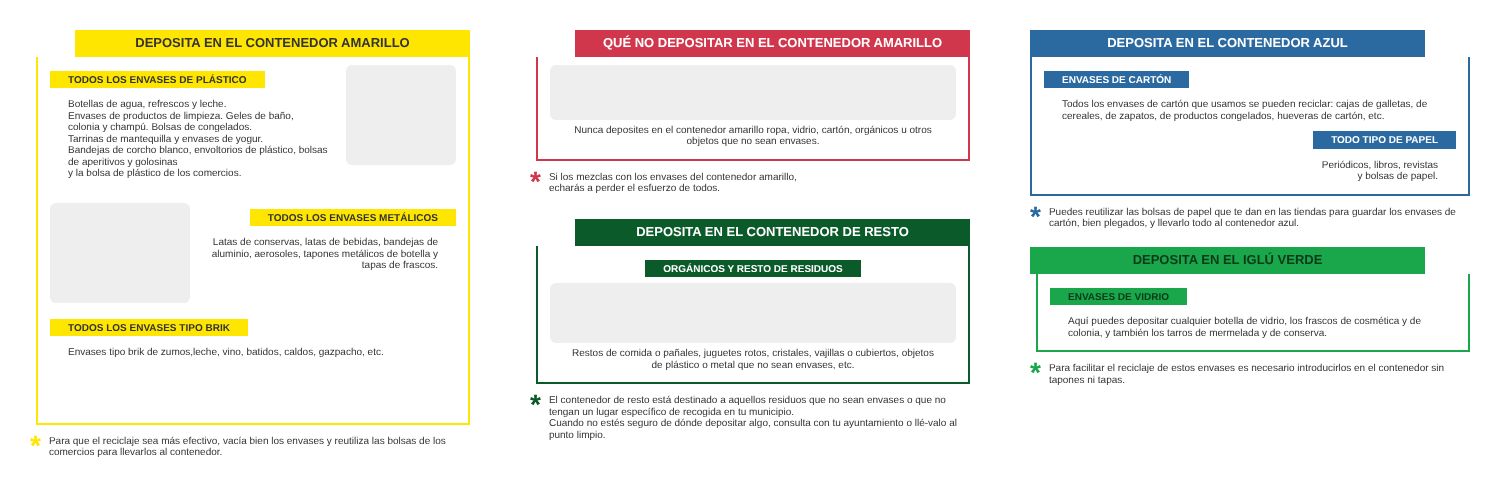DEPOSITA EN EL CONTENEDOR AMARILLO
TODOS LOS ENVASES DE PLÁSTICO
Botellas de agua, refrescos y leche.
Envases de productos de limpieza. Geles de baño, colonia y champú. Bolsas de congelados.
Tarrinas de mantequilla y envases de yogur.
Bandejas de corcho blanco, envoltorios de plástico, bolsas de aperitivos y golosinas
y la bolsa de plástico de los comercios.
TODOS LOS ENVASES METÁLICOS
Latas de conservas, latas de bebidas, bandejas de aluminio, aerosoles, tapones metálicos de botella y tapas de frascos.
TODOS LOS ENVASES TIPO BRIK
Envases tipo brik de zumos,leche, vino, batidos, caldos, gazpacho, etc.
* Para que el reciclaje sea más efectivo, vacía bien los envases y reutiliza las bolsas de los comercios para llevarlos al contenedor.
QUÉ NO DEPOSITAR EN EL CONTENEDOR AMARILLO
Nunca deposites en el contenedor amarillo ropa, vidrio, cartón, orgánicos u otros objetos que no sean envases.
* Si los mezclas con los envases del contenedor amarillo,
echarás a perder el esfuerzo de todos.
DEPOSITA EN EL CONTENEDOR DE RESTO
ORGÁNICOS Y RESTO DE RESIDUOS
Restos de comida o pañales, juguetes rotos, cristales, vajillas o cubiertos, objetos de plástico o metal que no sean envases, etc.
* El contenedor de resto está destinado a aquellos residuos que no sean envases o que no tengan un lugar específico de recogida en tu municipio.
Cuando no estés seguro de dónde depositar algo, consulta con tu ayuntamiento o llé-valo al punto limpio.
DEPOSITA EN EL CONTENEDOR AZUL
ENVASES DE CARTÓN
Todos los envases de cartón que usamos se pueden reciclar: cajas de galletas, de cereales, de zapatos, de productos congelados, hueveras de cartón, etc.
TODO TIPO DE PAPEL
Periódicos, libros, revistas
y bolsas de papel.
* Puedes reutilizar las bolsas de papel que te dan en las tiendas para guardar los envases de cartón, bien plegados, y llevarlo todo al contenedor azul.
DEPOSITA EN EL IGLÚ VERDE
ENVASES DE VIDRIO
Aquí puedes depositar cualquier botella de vidrio, los frascos de cosmética y de colonia, y también los tarros de mermelada y de conserva.
* Para facilitar el reciclaje de estos envases es necesario introducirlos en el contenedor sin tapones ni tapas.